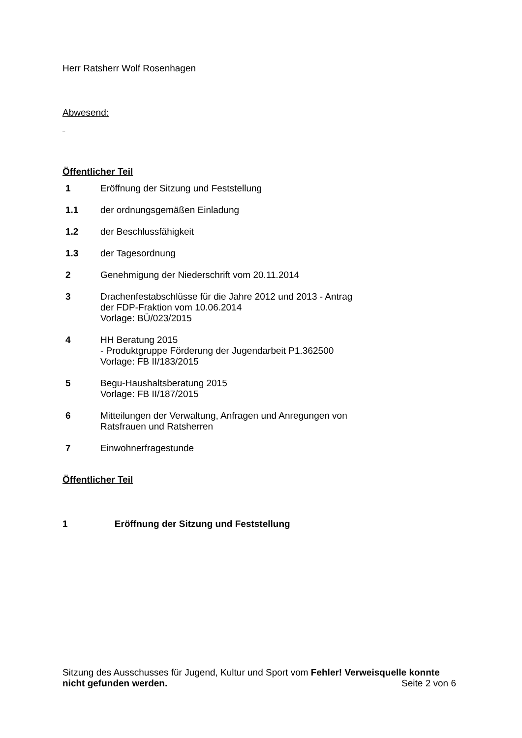Herr Ratsherr Wolf Rosenhagen
Abwesend:
Öffentlicher Teil
| 1 | Eröffnung der Sitzung und Feststellung |
| 1.1 | der ordnungsgemäßen Einladung |
| 1.2 | der Beschlussfähigkeit |
| 1.3 | der Tagesordnung |
| 2 | Genehmigung der Niederschrift vom 20.11.2014 |
| 3 | Drachenfestabschlüsse für die Jahre 2012 und 2013 - Antrag der FDP-Fraktion vom 10.06.2014 Vorlage: BÜ/023/2015 |
| 4 | HH Beratung 2015 - Produktgruppe Förderung der Jugendarbeit P1.362500 Vorlage: FB II/183/2015 |
| 5 | Begu-Haushaltsberatung 2015 Vorlage: FB II/187/2015 |
| 6 | Mitteilungen der Verwaltung, Anfragen und Anregungen von Ratsfrauen und Ratsherren |
| 7 | Einwohnerfragestunde |
Öffentlicher Teil
1 Eröffnung der Sitzung und Feststellung
Sitzung des Ausschusses für Jugend, Kultur und Sport vom Fehler! Verweisquelle konnte nicht gefunden werden. Seite 2 von 6